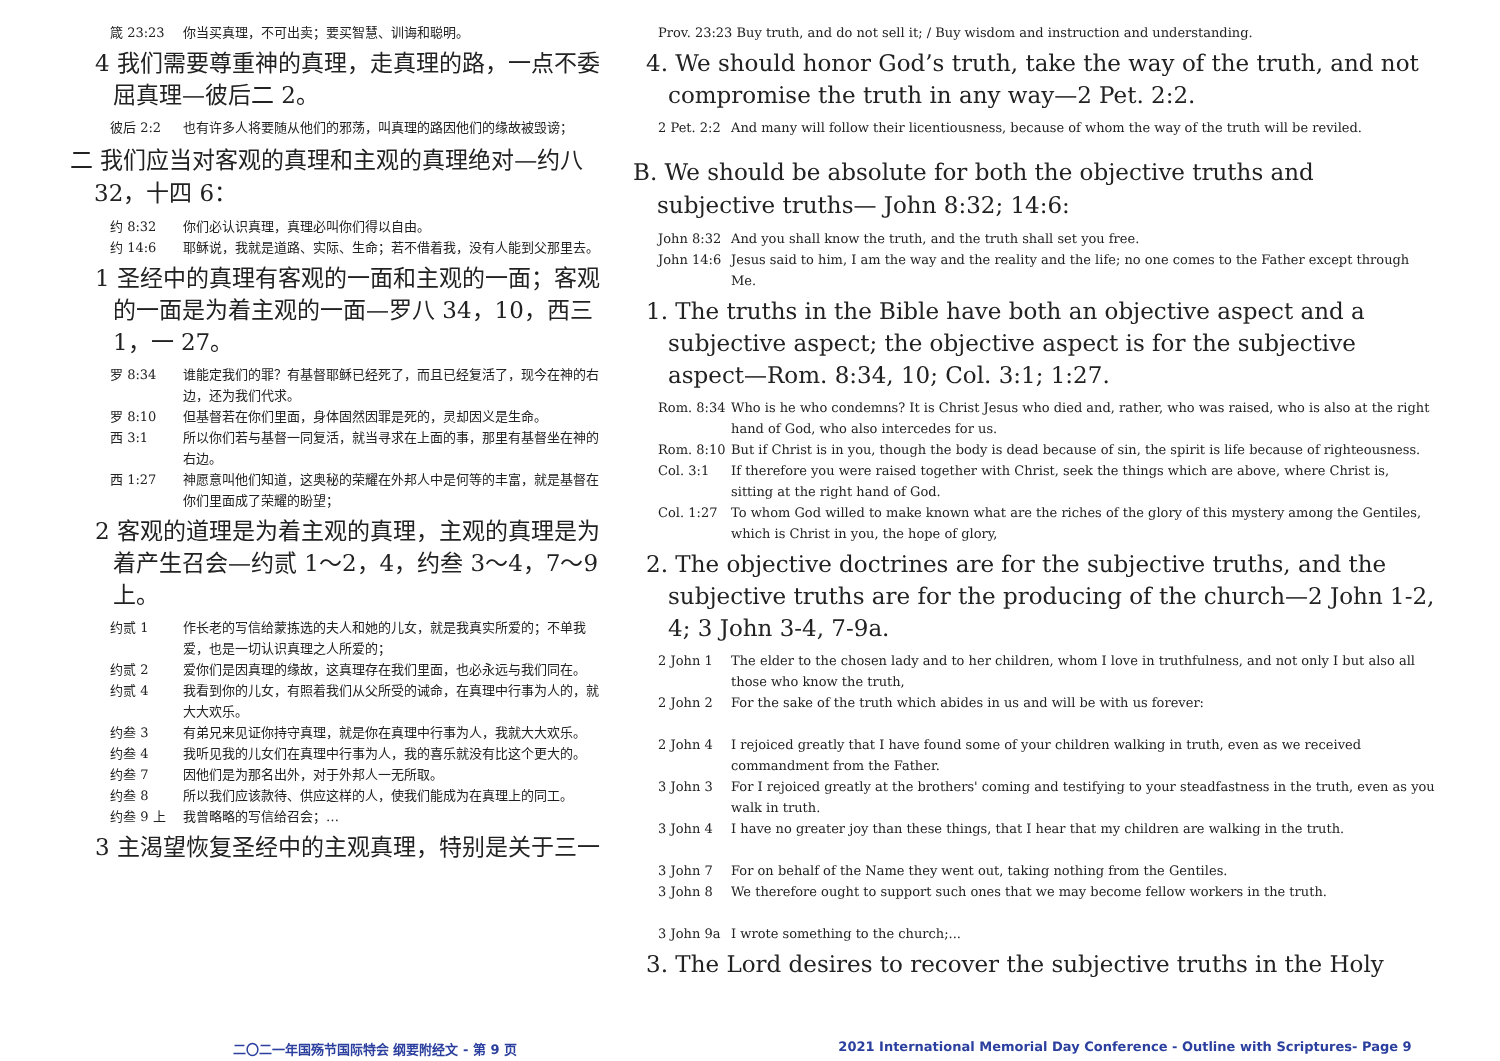箴 23:23 你当买真理，不可出卖；要买智慧、训诲和聪明。
4 我们需要尊重神的真理，走真理的路，一点不委屈真理—彼后二 2。
彼后 2:2 也有许多人将要随从他们的邪荡，叫真理的路因他们的缘故被毁谤；
二 我们应当对客观的真理和主观的真理绝对—约八 32，十四 6：
约 8:32 你们必认识真理，真理必叫你们得以自由。
约 14:6 耶稣说，我就是道路、实际、生命；若不借着我，没有人能到父那里去。
1 圣经中的真理有客观的一面和主观的一面；客观的一面是为着主观的一面—罗八 34，10，西三 1，一 27。
罗 8:34 谁能定我们的罪？有基督耶稣已经死了，而且已经复活了，现今在神的右边，还为我们代求。
罗 8:10 但基督若在你们里面，身体固然因罪是死的，灵却因义是生命。
西 3:1 所以你们若与基督一同复活，就当寻求在上面的事，那里有基督坐在神的右边。
西 1:27 神愿意叫他们知道，这奥秘的荣耀在外邦人中是何等的丰富，就是基督在你们里面成了荣耀的盼望；
2 客观的道理是为着主观的真理，主观的真理是为着产生召会—约贰 1～2，4，约叁 3～4，7～9 上。
约贰 1 作长老的写信给蒙拣选的夫人和她的儿女，就是我真实所爱的；不单我爱，也是一切认识真理之人所爱的；
约贰 2 爱你们是因真理的缘故，这真理存在我们里面，也必永远与我们同在。
约贰 4 我看到你的儿女，有照着我们从父所受的诫命，在真理中行事为人的，就大大欢乐。
约叁 3 有弟兄来见证你持守真理，就是你在真理中行事为人，我就大大欢乐。
约叁 4 我听见我的儿女们在真理中行事为人，我的喜乐就没有比这个更大的。
约叁 7 因他们是为那名出外，对于外邦人一无所取。
约叁 8 所以我们应该款待、供应这样的人，使我们能成为在真理上的同工。
约叁 9 上 我曾略略的写信给召会；…
3 主渴望恢复圣经中的主观真理，特别是关于三一
Prov. 23:23 Buy truth, and do not sell it; / Buy wisdom and instruction and understanding.
4. We should honor God’s truth, take the way of the truth, and not compromise the truth in any way—2 Pet. 2:2.
2 Pet. 2:2 And many will follow their licentiousness, because of whom the way of the truth will be reviled.
B. We should be absolute for both the objective truths and subjective truths— John 8:32; 14:6:
John 8:32 And you shall know the truth, and the truth shall set you free.
John 14:6 Jesus said to him, I am the way and the reality and the life; no one comes to the Father except through Me.
1. The truths in the Bible have both an objective aspect and a subjective aspect; the objective aspect is for the subjective aspect—Rom. 8:34, 10; Col. 3:1; 1:27.
Rom. 8:34 Who is he who condemns? It is Christ Jesus who died and, rather, who was raised, who is also at the right hand of God, who also intercedes for us.
Rom. 8:10 But if Christ is in you, though the body is dead because of sin, the spirit is life because of righteousness.
Col. 3:1 If therefore you were raised together with Christ, seek the things which are above, where Christ is, sitting at the right hand of God.
Col. 1:27 To whom God willed to make known what are the riches of the glory of this mystery among the Gentiles, which is Christ in you, the hope of glory,
2. The objective doctrines are for the subjective truths, and the subjective truths are for the producing of the church—2 John 1-2, 4; 3 John 3-4, 7-9a.
2 John 1 The elder to the chosen lady and to her children, whom I love in truthfulness, and not only I but also all those who know the truth,
2 John 2 For the sake of the truth which abides in us and will be with us forever:
2 John 4 I rejoiced greatly that I have found some of your children walking in truth, even as we received commandment from the Father.
3 John 3 For I rejoiced greatly at the brothers' coming and testifying to your steadfastness in the truth, even as you walk in truth.
3 John 4 I have no greater joy than these things, that I hear that my children are walking in the truth.
3 John 7 For on behalf of the Name they went out, taking nothing from the Gentiles.
3 John 8 We therefore ought to support such ones that we may become fellow workers in the truth.
3 John 9a I wrote something to the church;...
3. The Lord desires to recover the subjective truths in the Holy
二〇二一年国殇节国际特会 纲要附经文 - 第 9 页 2021 International Memorial Day Conference - Outline with Scriptures- Page 9